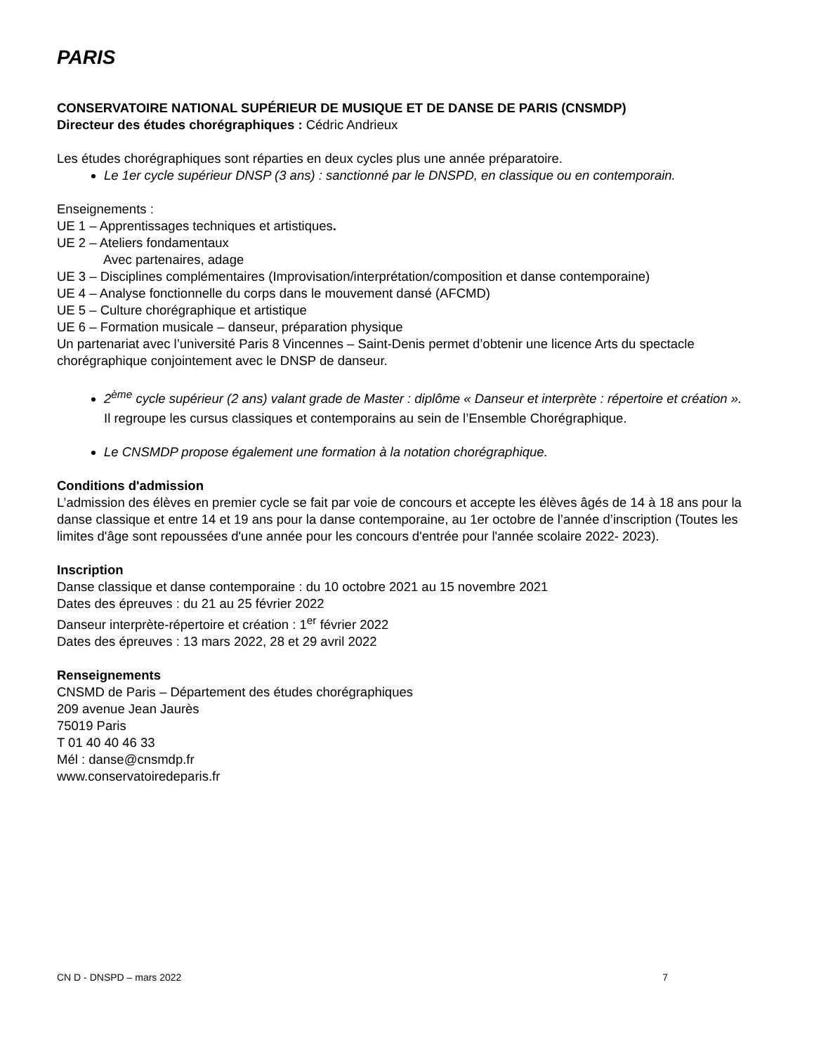PARIS
CONSERVATOIRE NATIONAL SUPÉRIEUR DE MUSIQUE ET DE DANSE DE PARIS (CNSMDP)
Directeur des études chorégraphiques : Cédric Andrieux
Les études chorégraphiques sont réparties en deux cycles plus une année préparatoire.
Le 1er cycle supérieur DNSP (3 ans) : sanctionné par le DNSPD, en classique ou en contemporain.
Enseignements :
UE 1 – Apprentissages techniques et artistiques.
UE 2 – Ateliers fondamentaux
Avec partenaires, adage
UE 3 – Disciplines complémentaires (Improvisation/interprétation/composition et danse contemporaine)
UE 4 – Analyse fonctionnelle du corps dans le mouvement dansé (AFCMD)
UE 5 – Culture chorégraphique et artistique
UE 6 – Formation musicale – danseur, préparation physique
Un partenariat avec l’université Paris 8 Vincennes – Saint-Denis permet d’obtenir une licence Arts du spectacle chorégraphique conjointement avec le DNSP de danseur.
2<sup>ème</sup> cycle supérieur (2 ans) valant grade de Master : diplôme « Danseur et interprète : répertoire et création ».
Il regroupe les cursus classiques et contemporains au sein de l’Ensemble Chorégraphique.
Le CNSMDP propose également une formation à la notation chorégraphique.
Conditions d'admission
L’admission des élèves en premier cycle se fait par voie de concours et accepte les élèves âgés de 14 à 18 ans pour la danse classique et entre 14 et 19 ans pour la danse contemporaine, au 1er octobre de l’année d’inscription (Toutes les limites d'âge sont repoussées d'une année pour les concours d'entrée pour l'année scolaire 2022- 2023).
Inscription
Danse classique et danse contemporaine : du 10 octobre 2021 au 15 novembre 2021
Dates des épreuves : du 21 au 25 février 2022
Danseur interprète-répertoire et création : 1<sup>er</sup> février 2022
Dates des épreuves : 13 mars 2022, 28 et 29 avril 2022
Renseignements
CNSMD de Paris – Département des études chorégraphiques
209 avenue Jean Jaurès
75019 Paris
T 01 40 40 46 33
Mél : danse@cnsmdp.fr
www.conservatoiredeparis.fr
CN D - DNSPD – mars 2022 7